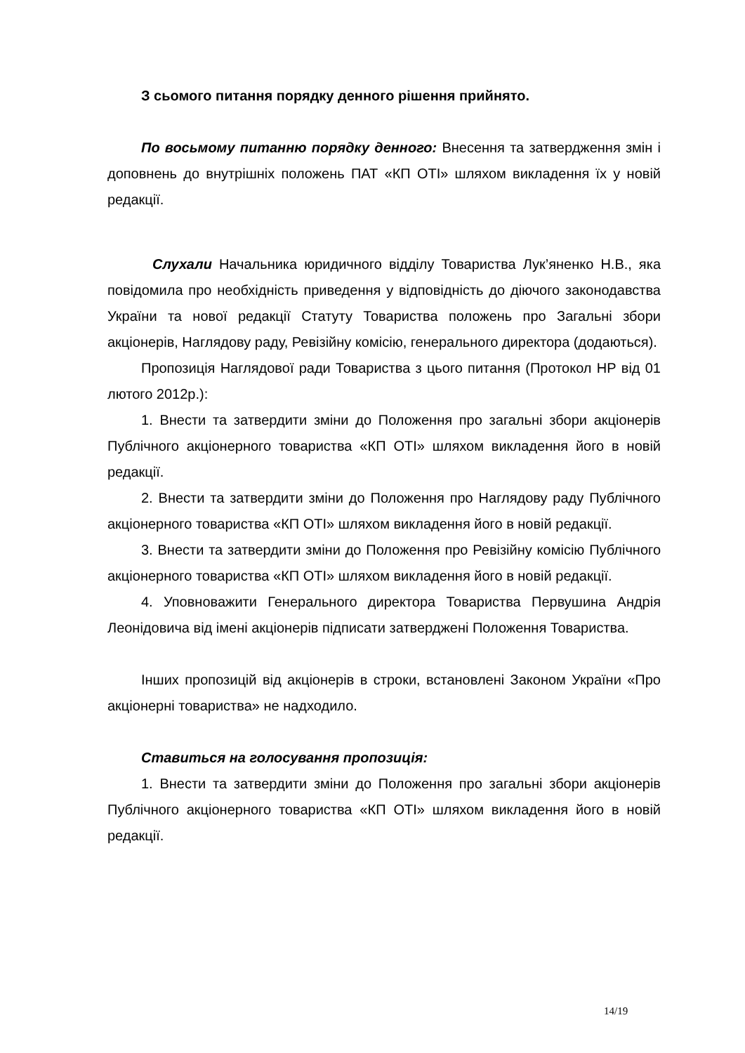З сьомого питання порядку денного рішення прийнято.
По восьмому питанню порядку денного: Внесення та затвердження змін і доповнень до внутрішніх положень ПАТ «КП ОТІ» шляхом викладення їх у новій редакції.
Слухали Начальника юридичного відділу Товариства Лук’яненко Н.В., яка повідомила про необхідність приведення у відповідність до діючого законодавства України та нової редакції Статуту Товариства положень про Загальні збори акціонерів, Наглядову раду, Ревізійну комісію, генерального директора (додаються).
Пропозиція Наглядової ради Товариства з цього питання (Протокол НР від 01 лютого 2012р.):
1. Внести та затвердити зміни до Положення про загальні збори акціонерів Публічного акціонерного товариства «КП ОТІ» шляхом викладення його в новій редакції.
2. Внести та затвердити зміни до Положення про Наглядову раду Публічного акціонерного товариства «КП ОТІ» шляхом викладення його в новій редакції.
3. Внести та затвердити зміни до Положення про Ревізійну комісію Публічного акціонерного товариства «КП ОТІ» шляхом викладення його в новій редакції.
4. Уповноважити Генерального директора Товариства Первушина Андрія Леонідовича від імені акціонерів підписати затверджені Положення Товариства.
Інших пропозицій від акціонерів в строки, встановлені Законом України «Про акціонерні товариства» не надходило.
Ставиться на голосування пропозиція:
1. Внести та затвердити зміни до Положення про загальні збори акціонерів Публічного акціонерного товариства «КП ОТІ» шляхом викладення його в новій редакції.
14/19